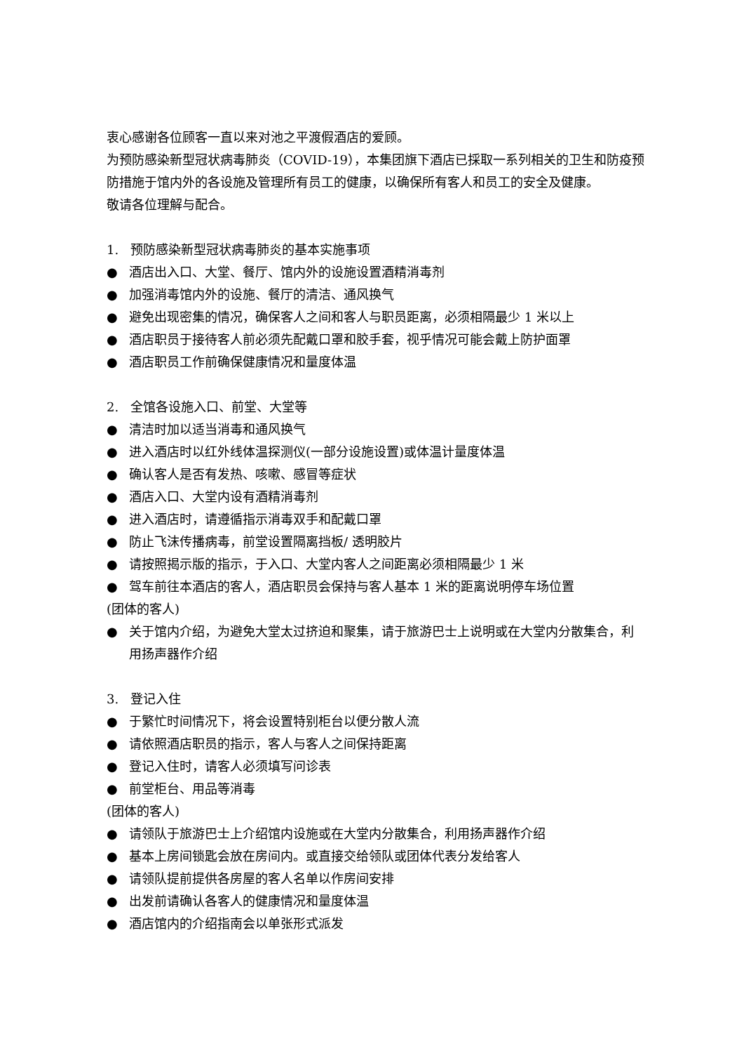衷心感谢各位顾客一直以来对池之平渡假酒店的爱顾。
为预防感染新型冠状病毒肺炎（COVID-19），本集团旗下酒店已採取一系列相关的卫生和防疫预防措施于馆内外的各设施及管理所有员工的健康，以确保所有客人和员工的安全及健康。
敬请各位理解与配合。
1. 预防感染新型冠状病毒肺炎的基本实施事项
● 酒店出入口、大堂、餐厅、馆内外的设施设置酒精消毒剂
● 加强消毒馆内外的设施、餐厅的清洁、通风换气
● 避免出现密集的情况，确保客人之间和客人与职员距离，必须相隔最少 1 米以上
● 酒店职员于接待客人前必须先配戴口罩和胶手套，视乎情况可能会戴上防护面罩
● 酒店职员工作前确保健康情况和量度体温
2. 全馆各设施入口、前堂、大堂等
● 清洁时加以适当消毒和通风换气
● 进入酒店时以红外线体温探测仪(一部分设施设置)或体温计量度体温
● 确认客人是否有发热、咳嗽、感冒等症状
● 酒店入口、大堂内设有酒精消毒剂
● 进入酒店时，请遵循指示消毒双手和配戴口罩
● 防止飞沫传播病毒，前堂设置隔离挡板/ 透明胶片
● 请按照揭示版的指示，于入口、大堂内客人之间距离必须相隔最少 1 米
● 驾车前往本酒店的客人，酒店职员会保持与客人基本 1 米的距离说明停车场位置
(团体的客人)
● 关于馆内介绍，为避免大堂太过挤迫和聚集，请于旅游巴士上说明或在大堂内分散集合，利用扬声器作介绍
3. 登记入住
● 于繁忙时间情况下，将会设置特别柜台以便分散人流
● 请依照酒店职员的指示，客人与客人之间保持距离
● 登记入住时，请客人必须填写问诊表
● 前堂柜台、用品等消毒
(团体的客人)
● 请领队于旅游巴士上介绍馆内设施或在大堂内分散集合，利用扬声器作介绍
● 基本上房间锁匙会放在房间内。或直接交给领队或团体代表分发给客人
● 请领队提前提供各房屋的客人名单以作房间安排
● 出发前请确认各客人的健康情况和量度体温
● 酒店馆内的介绍指南会以单张形式派发